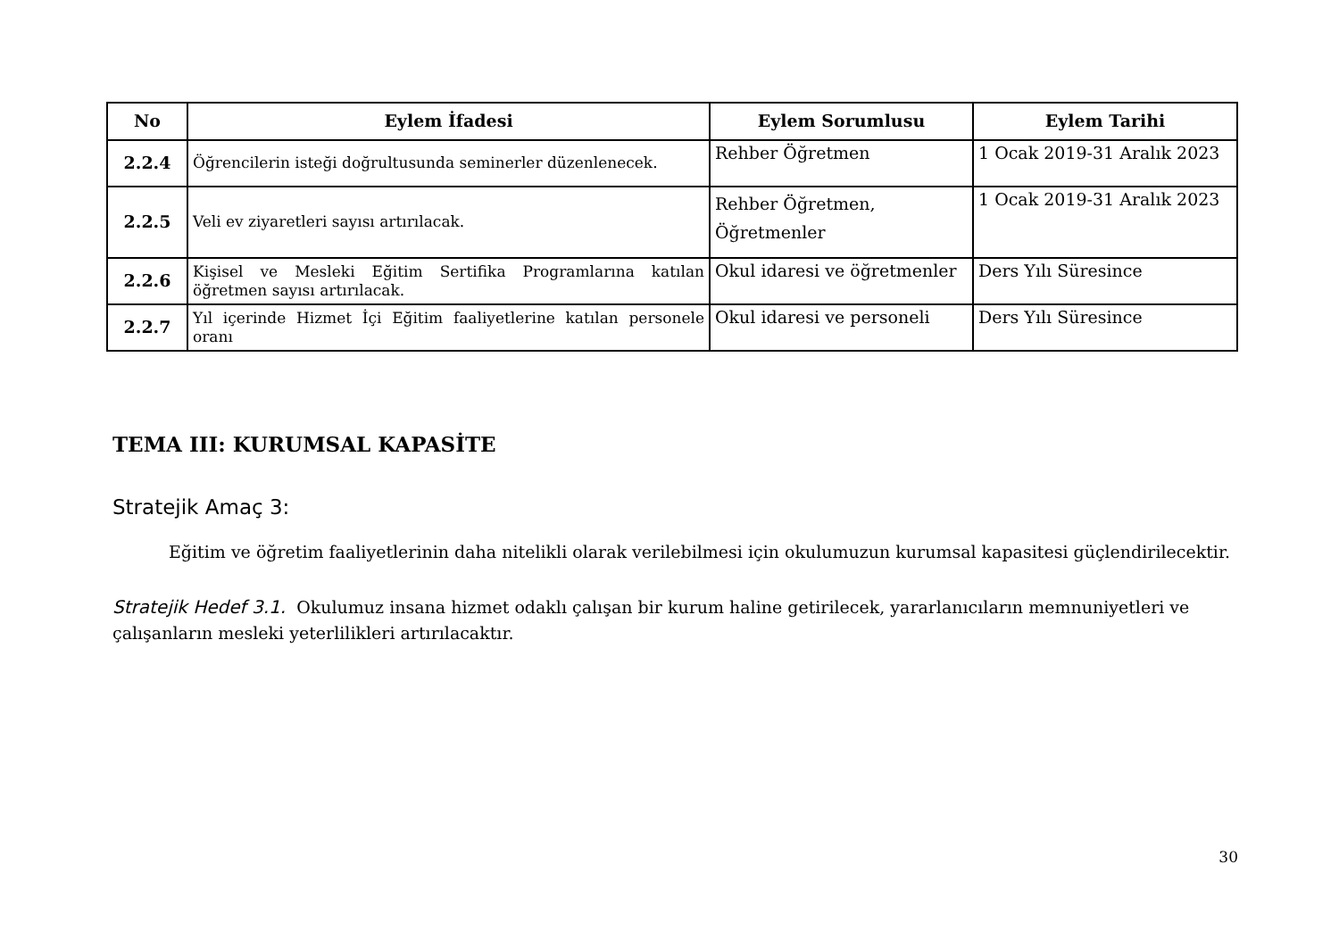| No | Eylem İfadesi | Eylem Sorumlusu | Eylem Tarihi |
| --- | --- | --- | --- |
| 2.2.4 | Öğrencilerin isteği doğrultusunda seminerler düzenlenecek. | Rehber Öğretmen | 1 Ocak 2019-31 Aralık 2023 |
| 2.2.5 | Veli ev ziyaretleri sayısı artırılacak. | Rehber Öğretmen, Öğretmenler | 1 Ocak 2019-31 Aralık 2023 |
| 2.2.6 | Kişisel ve Mesleki Eğitim Sertifika Programlarına katılan öğretmen sayısı artırılacak. | Okul idaresi ve öğretmenler | Ders Yılı Süresince |
| 2.2.7 | Yıl içerinde Hizmet İçi Eğitim faaliyetlerine katılan personele oranı | Okul idaresi ve personeli | Ders Yılı Süresince |
TEMA III: KURUMSAL KAPASİTE
Stratejik Amaç 3:
Eğitim ve öğretim faaliyetlerinin daha nitelikli olarak verilebilmesi için okulumuzun kurumsal kapasitesi güçlendirilecektir.
Stratejik Hedef 3.1. Okulumuz insana hizmet odaklı çalışan bir kurum haline getirilecek, yararlanıcıların memnuniyetleri ve çalışanların mesleki yeterlilikleri artırılacaktır.
30